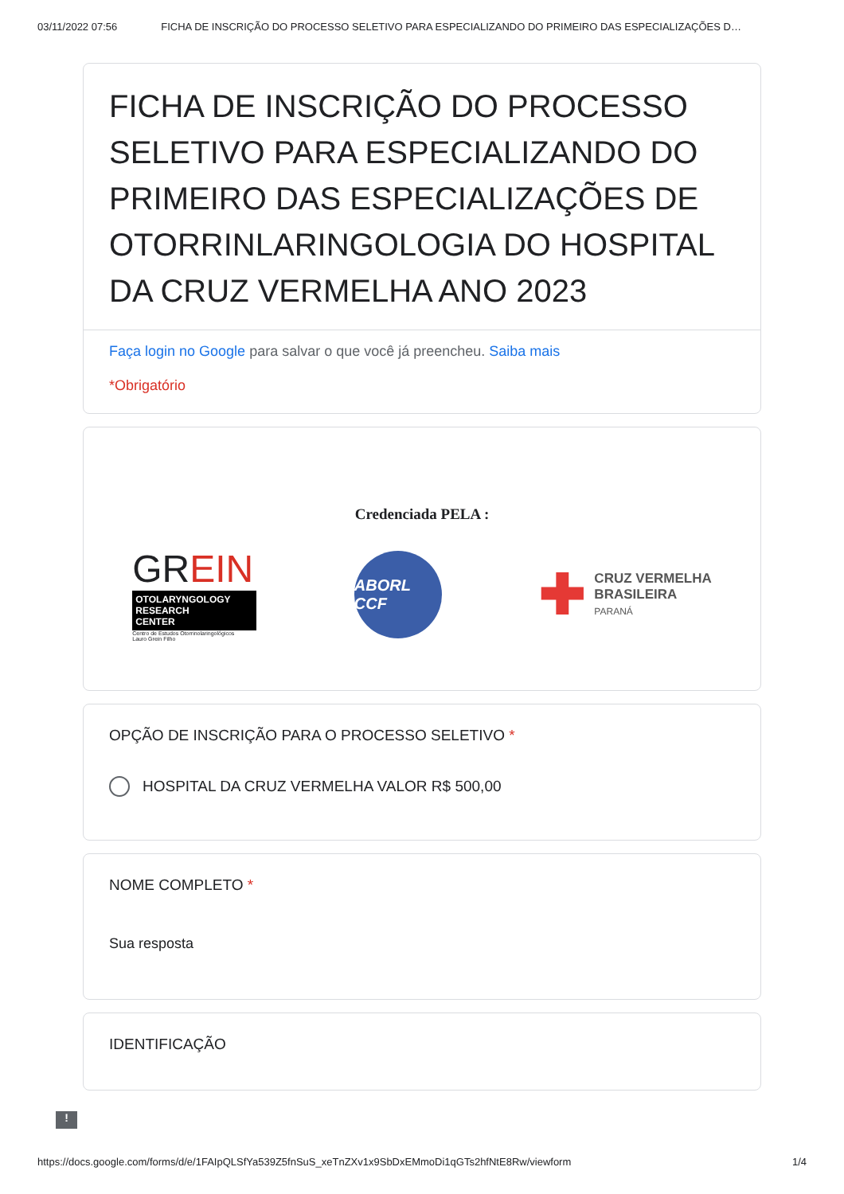03/11/2022 07:56 FICHA DE INSCRIÇÃO DO PROCESSO SELETIVO PARA ESPECIALIZANDO DO PRIMEIRO DAS ESPECIALIZAÇÕES D…
FICHA DE INSCRIÇÃO DO PROCESSO SELETIVO PARA ESPECIALIZANDO DO PRIMEIRO DAS ESPECIALIZAÇÕES DE OTORRINLARINGOLOGIA DO HOSPITAL DA CRUZ VERMELHA ANO 2023
Faça login no Google para salvar o que você já preencheu. Saiba mais
*Obrigatório
Credenciada PELA :
GREIN
OTOLARYNGOLOGY
RESEARCH
CENTER
Centro de Estudos Otorrinolaringológicos
Lauro Grein Filho
ABORL CCF
✚
CRUZ VERMELHA
BRASILEIRA
PARANÁ
OPÇÃO DE INSCRIÇÃO PARA O PROCESSO SELETIVO *
HOSPITAL DA CRUZ VERMELHA VALOR R$ 500,00
NOME COMPLETO *
Sua resposta
IDENTIFICAÇÃO
!
https://docs.google.com/forms/d/e/1FAIpQLSfYa539Z5fnSuS_xeTnZXv1x9SbDxEMmoDi1qGTs2hfNtE8Rw/viewform 1/4